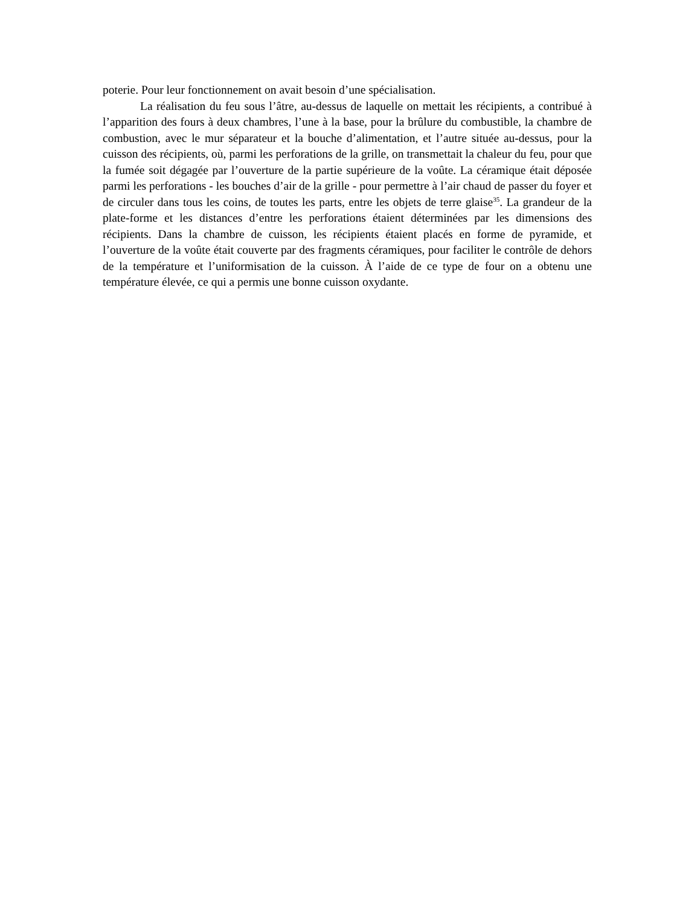poterie. Pour leur fonctionnement on avait besoin d’une spécialisation.
La réalisation du feu sous l’âtre, au-dessus de laquelle on mettait les récipients, a contribué à l’apparition des fours à deux chambres, l’une à la base, pour la brûlure du combustible, la chambre de combustion, avec le mur séparateur et la bouche d’alimentation, et l’autre située au-dessus, pour la cuisson des récipients, où, parmi les perforations de la grille, on transmettait la chaleur du feu, pour que la fumée soit dégagée par l’ouverture de la partie supérieure de la voûte. La céramique était déposée parmi les perforations - les bouches d’air de la grille - pour permettre à l’air chaud de passer du foyer et de circuler dans tous les coins, de toutes les parts, entre les objets de terre glaise<sup>35</sup>. La grandeur de la plate-forme et les distances d’entre les perforations étaient déterminées par les dimensions des récipients. Dans la chambre de cuisson, les récipients étaient placés en forme de pyramide, et l’ouverture de la voûte était couverte par des fragments céramiques, pour faciliter le contrôle de dehors de la température et l’uniformisation de la cuisson. À l’aide de ce type de four on a obtenu une température élevée, ce qui a permis une bonne cuisson oxydante.